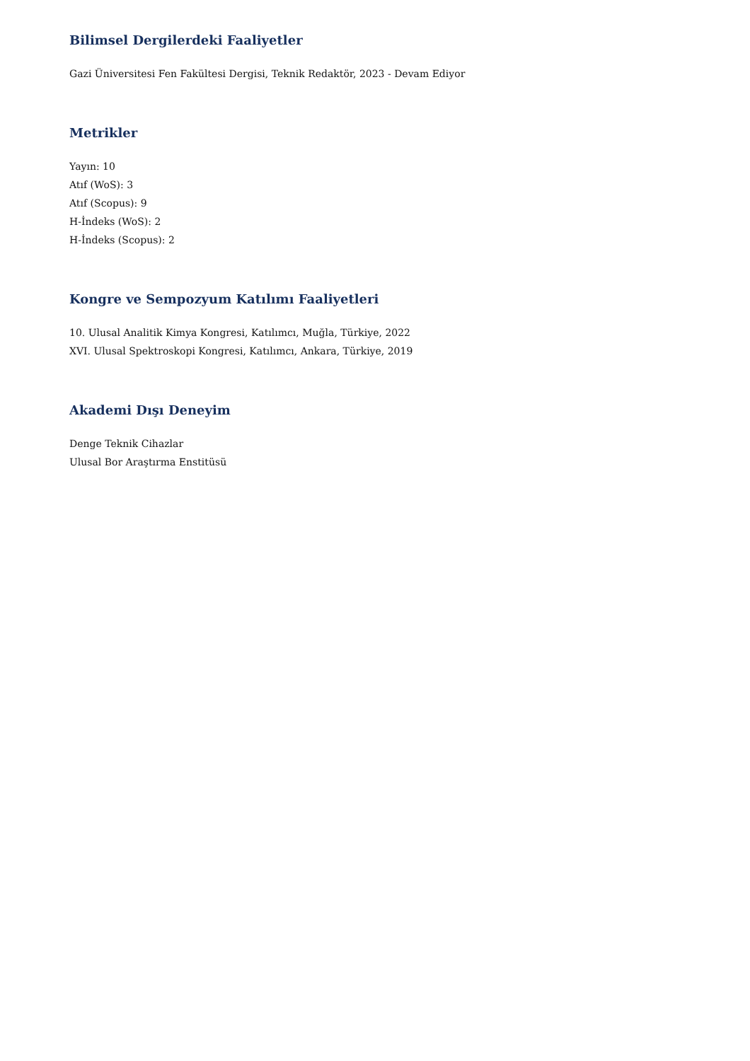Bilimsel Dergilerdeki Faaliyetler
Gazi Üniversitesi Fen Fakültesi Dergisi, Teknik Redaktör, 2023 - Devam Ediyor
Metrikler
Yayın: 10
Atıf (WoS): 3
Atıf (Scopus): 9
H-İndeks (WoS): 2
H-İndeks (Scopus): 2
Kongre ve Sempozyum Katılımı Faaliyetleri
10. Ulusal Analitik Kimya Kongresi, Katılımcı, Muğla, Türkiye, 2022
XVI. Ulusal Spektroskopi Kongresi, Katılımcı, Ankara, Türkiye, 2019
Akademi Dışı Deneyim
Denge Teknik Cihazlar
Ulusal Bor Araştırma Enstitüsü